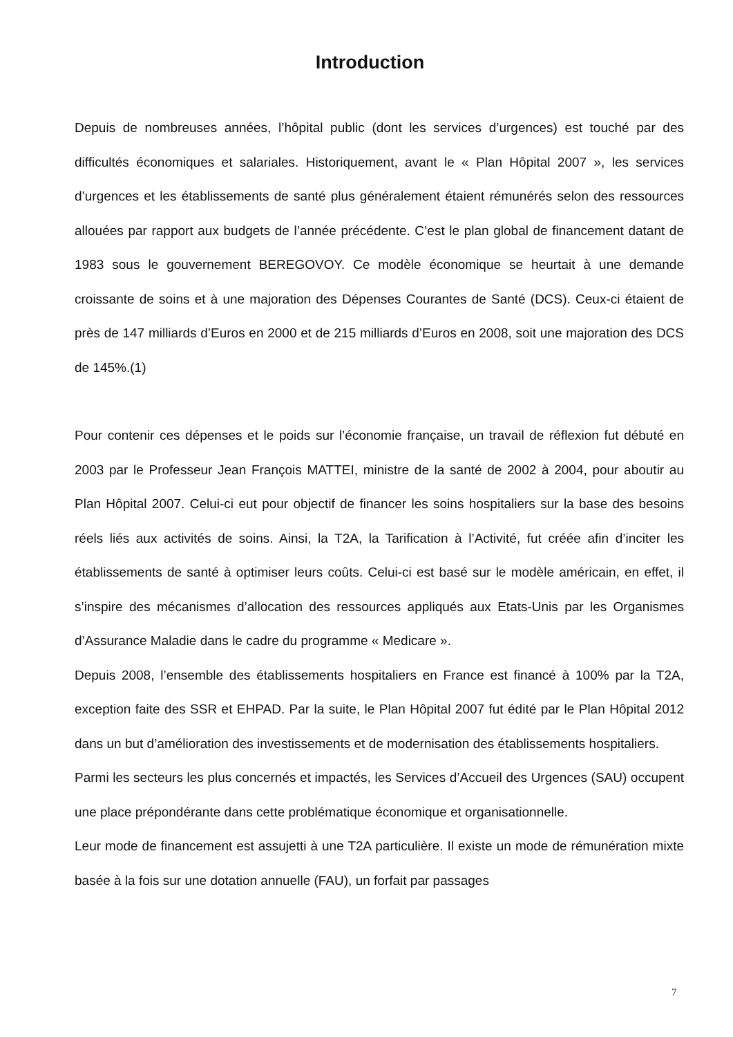Introduction
Depuis de nombreuses années, l’hôpital public (dont les services d’urgences) est touché par des difficultés économiques et salariales. Historiquement, avant le « Plan Hôpital 2007 », les services d’urgences et les établissements de santé plus généralement étaient rémunérés selon des ressources allouées par rapport aux budgets de l’année précédente. C’est le plan global de financement datant de 1983 sous le gouvernement BEREGOVOY. Ce modèle économique se heurtait à une demande croissante de soins et à une majoration des Dépenses Courantes de Santé (DCS). Ceux-ci étaient de près de 147 milliards d’Euros en 2000 et de 215 milliards d’Euros en 2008, soit une majoration des DCS de 145%.(1)
Pour contenir ces dépenses et le poids sur l’économie française, un travail de réflexion fut débuté en 2003 par le Professeur Jean François MATTEI, ministre de la santé de 2002 à 2004, pour aboutir au Plan Hôpital 2007. Celui-ci eut pour objectif de financer les soins hospitaliers sur la base des besoins réels liés aux activités de soins. Ainsi, la T2A, la Tarification à l’Activité, fut créée afin d’inciter les établissements de santé à optimiser leurs coûts. Celui-ci est basé sur le modèle américain, en effet, il s’inspire des mécanismes d’allocation des ressources appliqués aux Etats-Unis par les Organismes d’Assurance Maladie dans le cadre du programme « Medicare ».
Depuis 2008, l’ensemble des établissements hospitaliers en France est financé à 100% par la T2A, exception faite des SSR et EHPAD. Par la suite, le Plan Hôpital 2007 fut édité par le Plan Hôpital 2012 dans un but d’amélioration des investissements et de modernisation des établissements hospitaliers.
Parmi les secteurs les plus concernés et impactés, les Services d’Accueil des Urgences (SAU) occupent une place prépondérante dans cette problématique économique et organisationnelle.
Leur mode de financement est assujetti à une T2A particulière. Il existe un mode de rémunération mixte basée à la fois sur une dotation annuelle (FAU), un forfait par passages
7